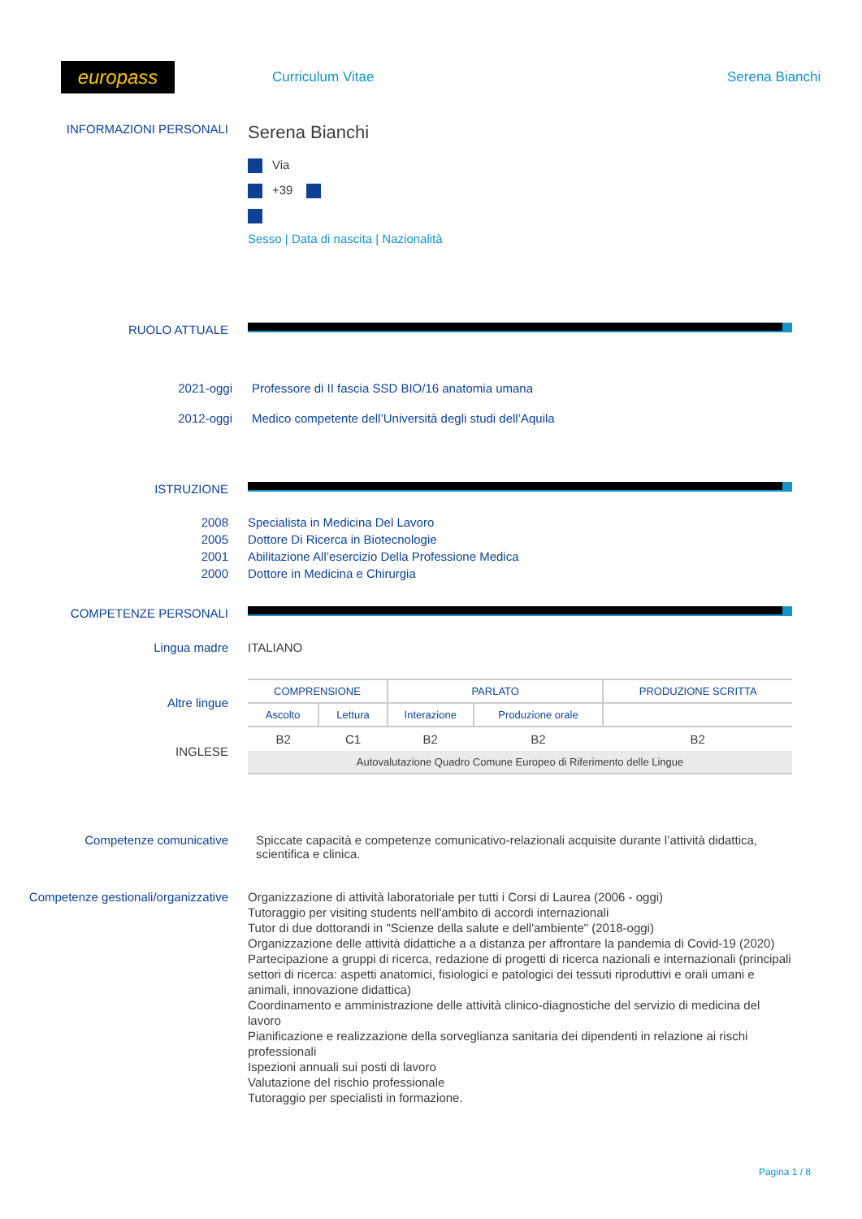europass
Curriculum Vitae Serena Bianchi
INFORMAZIONI PERSONALI
Serena Bianchi
Via
+39
Sesso | Data di nascita | Nazionalità
RUOLO ATTUALE
2021-oggi Professore di II fascia SSD BIO/16 anatomia umana
2012-oggi Medico competente dell’Università degli studi dell’Aquila
ISTRUZIONE
2008
2005
2001
2000
Specialista in Medicina Del Lavoro
Dottore Di Ricerca in Biotecnologie
Abilitazione All’esercizio Della Professione Medica
Dottore in Medicina e Chirurgia
COMPETENZE PERSONALI
Lingua madre ITALIANO
Altre lingue
INGLESE
| COMPRENSIONE | | PARLATO | | PRODUZIONE SCRITTA |
| --- | --- | --- | --- | --- |
| Ascolto | Lettura | Interazione | Produzione orale | |
| B2 | C1 | B2 | B2 | B2 |
| Autovalutazione Quadro Comune Europeo di Riferimento delle Lingue | | | | |
Competenze comunicative Spiccate capacità e competenze comunicativo-relazionali acquisite durante l’attività didattica, scientifica e clinica.
Competenze gestionali/organizzative
Organizzazione di attività laboratoriale per tutti i Corsi di Laurea (2006 - oggi)
Tutoraggio per visiting students nell'ambito di accordi internazionali
Tutor di due dottorandi in "Scienze della salute e dell'ambiente" (2018-oggi)
Organizzazione delle attività didattiche a a distanza per affrontare la pandemia di Covid-19 (2020)
Partecipazione a gruppi di ricerca, redazione di progetti di ricerca nazionali e internazionali (principali settori di ricerca: aspetti anatomici, fisiologici e patologici dei tessuti riproduttivi e orali umani e animali, innovazione didattica)
Coordinamento e amministrazione delle attività clinico-diagnostiche del servizio di medicina del lavoro
Pianificazione e realizzazione della sorveglianza sanitaria dei dipendenti in relazione ai rischi professionali
Ispezioni annuali sui posti di lavoro
Valutazione del rischio professionale
Tutoraggio per specialisti in formazione.
Pagina 1 / 8